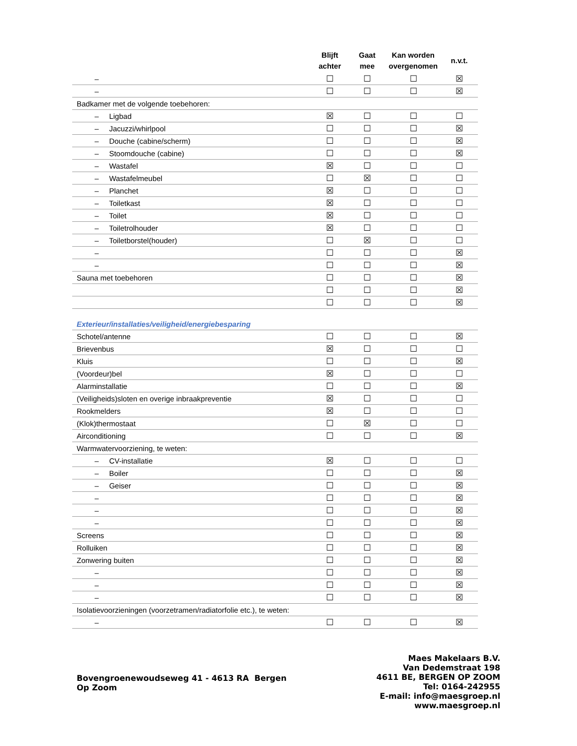| | Blijft achter | Gaat mee | Kan worden overgenomen | n.v.t. |
| --- | --- | --- | --- | --- |
| – | ☐ | ☐ | ☐ | ☒ |
| – | ☐ | ☐ | ☐ | ☒ |
| Badkamer met de volgende toebehoren: | | | | |
| – Ligbad | ☒ | ☐ | ☐ | ☐ |
| – Jacuzzi/whirlpool | ☐ | ☐ | ☐ | ☒ |
| – Douche (cabine/scherm) | ☐ | ☐ | ☐ | ☒ |
| – Stoomdouche (cabine) | ☐ | ☐ | ☐ | ☒ |
| – Wastafel | ☒ | ☐ | ☐ | ☐ |
| – Wastafelmeubel | ☐ | ☒ | ☐ | ☐ |
| – Planchet | ☒ | ☐ | ☐ | ☐ |
| – Toiletkast | ☒ | ☐ | ☐ | ☐ |
| – Toilet | ☒ | ☐ | ☐ | ☐ |
| – Toiletrolhouder | ☒ | ☐ | ☐ | ☐ |
| – Toiletborstel(houder) | ☐ | ☒ | ☐ | ☐ |
| – | ☐ | ☐ | ☐ | ☒ |
| – | ☐ | ☐ | ☐ | ☒ |
| Sauna met toebehoren | ☐ | ☐ | ☐ | ☒ |
| | ☐ | ☐ | ☐ | ☒ |
| | ☐ | ☐ | ☐ | ☒ |
| Exterieur/installaties/veiligheid/energiebesparing | | | | |
| Schotel/antenne | ☐ | ☐ | ☐ | ☒ |
| Brievenbus | ☒ | ☐ | ☐ | ☐ |
| Kluis | ☐ | ☐ | ☐ | ☒ |
| (Voordeur)bel | ☒ | ☐ | ☐ | ☐ |
| Alarminstallatie | ☐ | ☐ | ☐ | ☒ |
| (Veiligheids)sloten en overige inbraakpreventie | ☒ | ☐ | ☐ | ☐ |
| Rookmelders | ☒ | ☐ | ☐ | ☐ |
| (Klok)thermostaat | ☐ | ☒ | ☐ | ☐ |
| Airconditioning | ☐ | ☐ | ☐ | ☒ |
| Warmwatervoorziening, te weten: | | | | |
| – CV-installatie | ☒ | ☐ | ☐ | ☐ |
| – Boiler | ☐ | ☐ | ☐ | ☒ |
| – Geiser | ☐ | ☐ | ☐ | ☒ |
| – | ☐ | ☐ | ☐ | ☒ |
| – | ☐ | ☐ | ☐ | ☒ |
| – | ☐ | ☐ | ☐ | ☒ |
| Screens | ☐ | ☐ | ☐ | ☒ |
| Rolluiken | ☐ | ☐ | ☐ | ☒ |
| Zonwering buiten | ☐ | ☐ | ☐ | ☒ |
| – | ☐ | ☐ | ☐ | ☒ |
| – | ☐ | ☐ | ☐ | ☒ |
| – | ☐ | ☐ | ☐ | ☒ |
| Isolatievoorzieningen (voorzetramen/radiatorfolie etc.), te weten: | | | | |
| – | ☐ | ☐ | ☐ | ☒ |
Bovengroenewoudseweg 41 - 4613 RA Bergen
Op Zoom
Maes Makelaars B.V.
Van Dedemstraat 198
4611 BE, BERGEN OP ZOOM
Tel: 0164-242955
E-mail: info@maesgroep.nl
www.maesgroep.nl